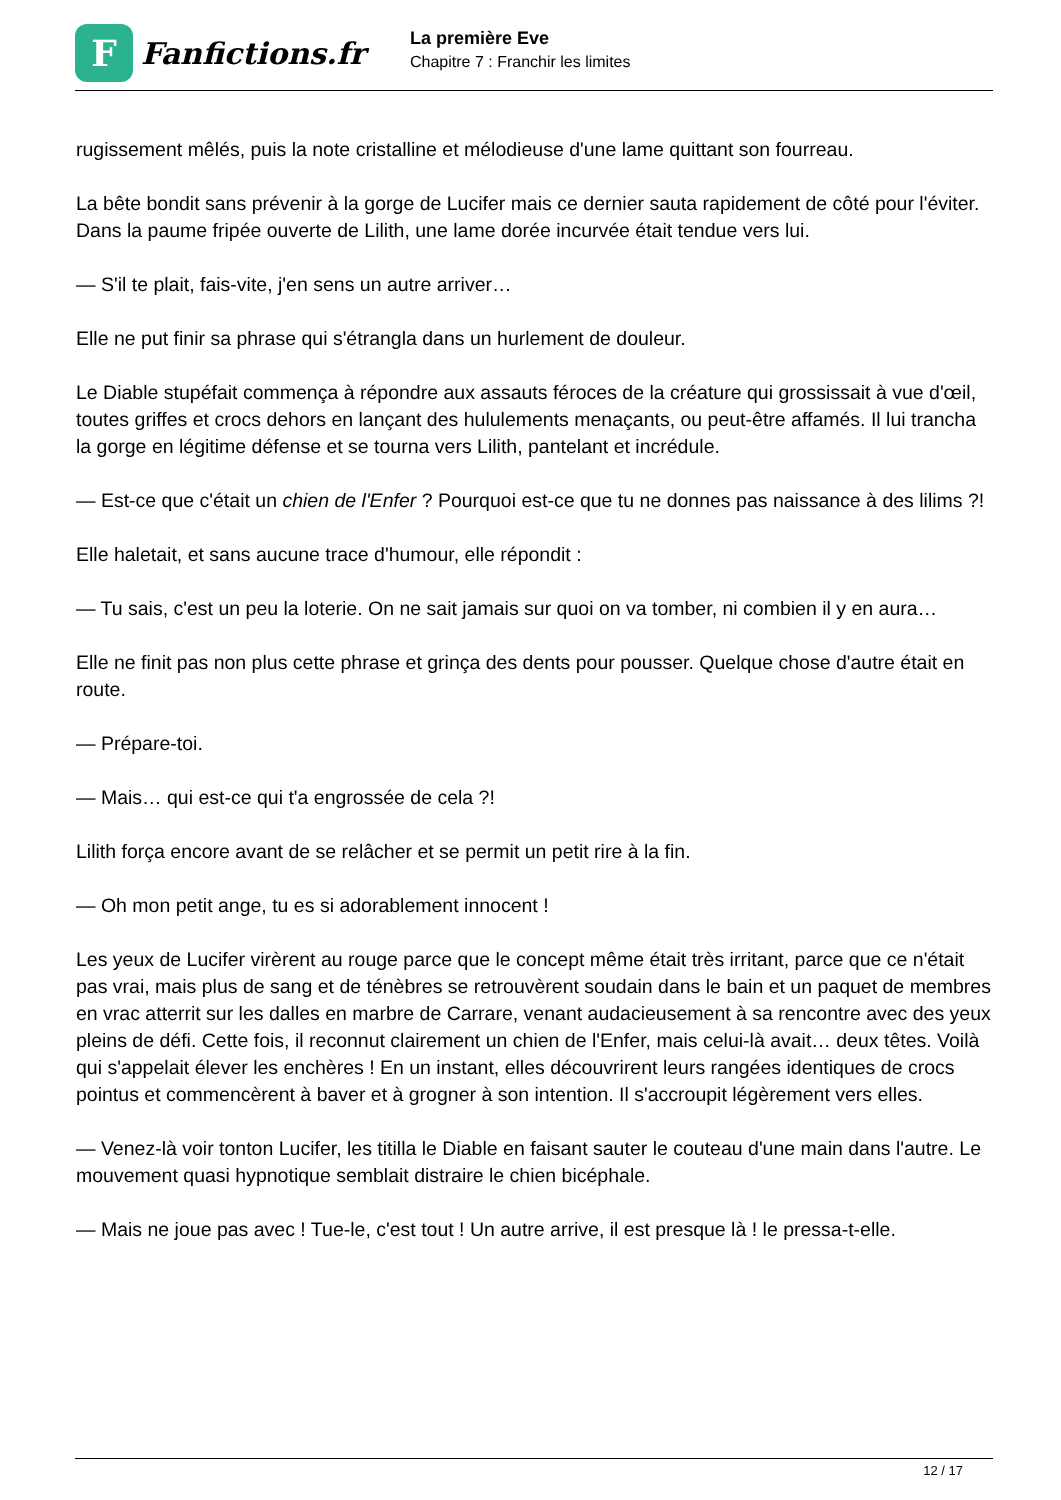F
Fanfictions.fr
La première Eve
Chapitre 7 : Franchir les limites
rugissement mêlés, puis la note cristalline et mélodieuse d'une lame quittant son fourreau.
La bête bondit sans prévenir à la gorge de Lucifer mais ce dernier sauta rapidement de côté pour l'éviter. Dans la paume fripée ouverte de Lilith, une lame dorée incurvée était tendue vers lui.
— S'il te plait, fais-vite, j'en sens un autre arriver…
Elle ne put finir sa phrase qui s'étrangla dans un hurlement de douleur.
Le Diable stupéfait commença à répondre aux assauts féroces de la créature qui grossissait à vue d'œil, toutes griffes et crocs dehors en lançant des hululements menaçants, ou peut-être affamés. Il lui trancha la gorge en légitime défense et se tourna vers Lilith, pantelant et incrédule.
— Est-ce que c'était un chien de l'Enfer ? Pourquoi est-ce que tu ne donnes pas naissance à des lilims ?!
Elle haletait, et sans aucune trace d'humour, elle répondit :
— Tu sais, c'est un peu la loterie. On ne sait jamais sur quoi on va tomber, ni combien il y en aura…
Elle ne finit pas non plus cette phrase et grinça des dents pour pousser. Quelque chose d'autre était en route.
— Prépare-toi.
— Mais… qui est-ce qui t'a engrossée de cela ?!
Lilith força encore avant de se relâcher et se permit un petit rire à la fin.
— Oh mon petit ange, tu es si adorablement innocent !
Les yeux de Lucifer virèrent au rouge parce que le concept même était très irritant, parce que ce n'était pas vrai, mais plus de sang et de ténèbres se retrouvèrent soudain dans le bain et un paquet de membres en vrac atterrit sur les dalles en marbre de Carrare, venant audacieusement à sa rencontre avec des yeux pleins de défi. Cette fois, il reconnut clairement un chien de l'Enfer, mais celui-là avait… deux têtes. Voilà qui s'appelait élever les enchères ! En un instant, elles découvrirent leurs rangées identiques de crocs pointus et commencèrent à baver et à grogner à son intention. Il s'accroupit légèrement vers elles.
— Venez-là voir tonton Lucifer, les titilla le Diable en faisant sauter le couteau d'une main dans l'autre. Le mouvement quasi hypnotique semblait distraire le chien bicéphale.
— Mais ne joue pas avec ! Tue-le, c'est tout ! Un autre arrive, il est presque là ! le pressa-t-elle.
12 / 17